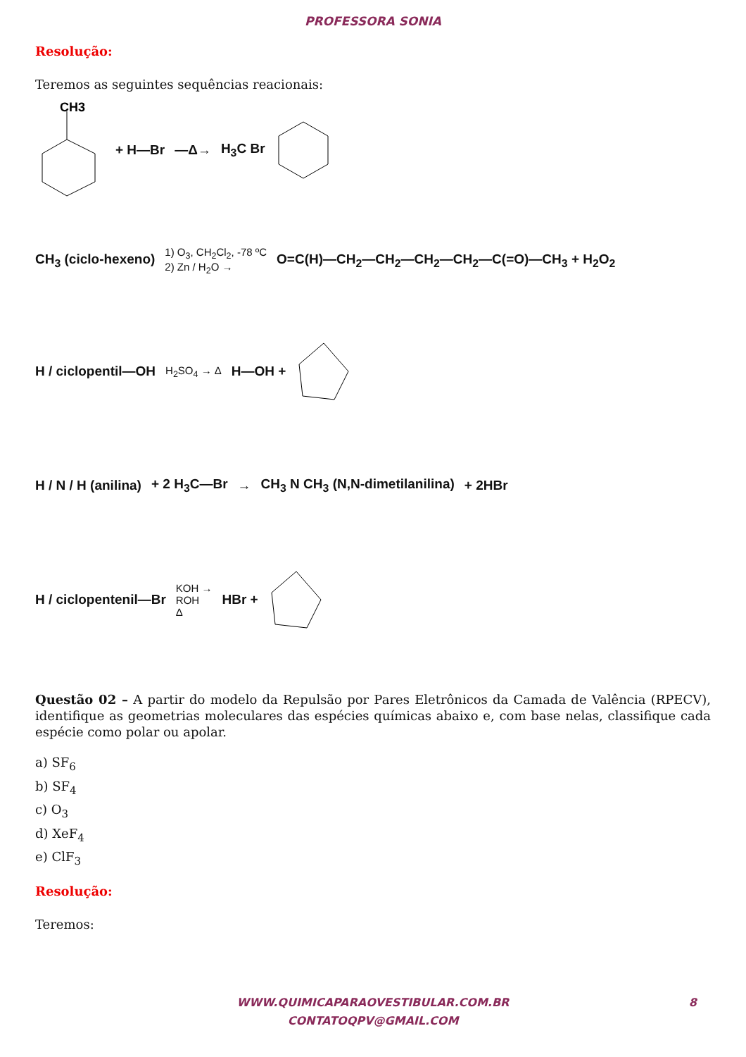PROFESSORA SONIA
Resolução:
Teremos as seguintes sequências reacionais:
CH3
+ H—Br —Δ→ H<sub>3</sub>C Br
CH<sub>3</sub> (ciclo-hexeno) 1) O<sub>3</sub>, CH<sub>2</sub>Cl<sub>2</sub>, -78 ºC
2) Zn / H<sub>2</sub>O → O=C(H)—CH<sub>2</sub>—CH<sub>2</sub>—CH<sub>2</sub>—CH<sub>2</sub>—C(=O)—CH<sub>3</sub> + H<sub>2</sub>O<sub>2</sub>
H / ciclopentil—OH H<sub>2</sub>SO<sub>4</sub> → Δ H—OH +
H / N / H (anilina) + 2 H<sub>3</sub>C—Br → CH<sub>3</sub> N CH<sub>3</sub> (N,N-dimetilanilina) + 2HBr
H / ciclopentenil—Br KOH →
ROH
Δ HBr +
Questão 02 – A partir do modelo da Repulsão por Pares Eletrônicos da Camada de Valência (RPECV), identifique as geometrias moleculares das espécies químicas abaixo e, com base nelas, classifique cada espécie como polar ou apolar.
a) SF<sub>6</sub>
b) SF<sub>4</sub>
c) O<sub>3</sub>
d) XeF<sub>4</sub>
e) ClF<sub>3</sub>
Resolução:
Teremos:
WWW.QUIMICAPARAOVESTIBULAR.COM.BR
CONTATOQPV@GMAIL.COM
8